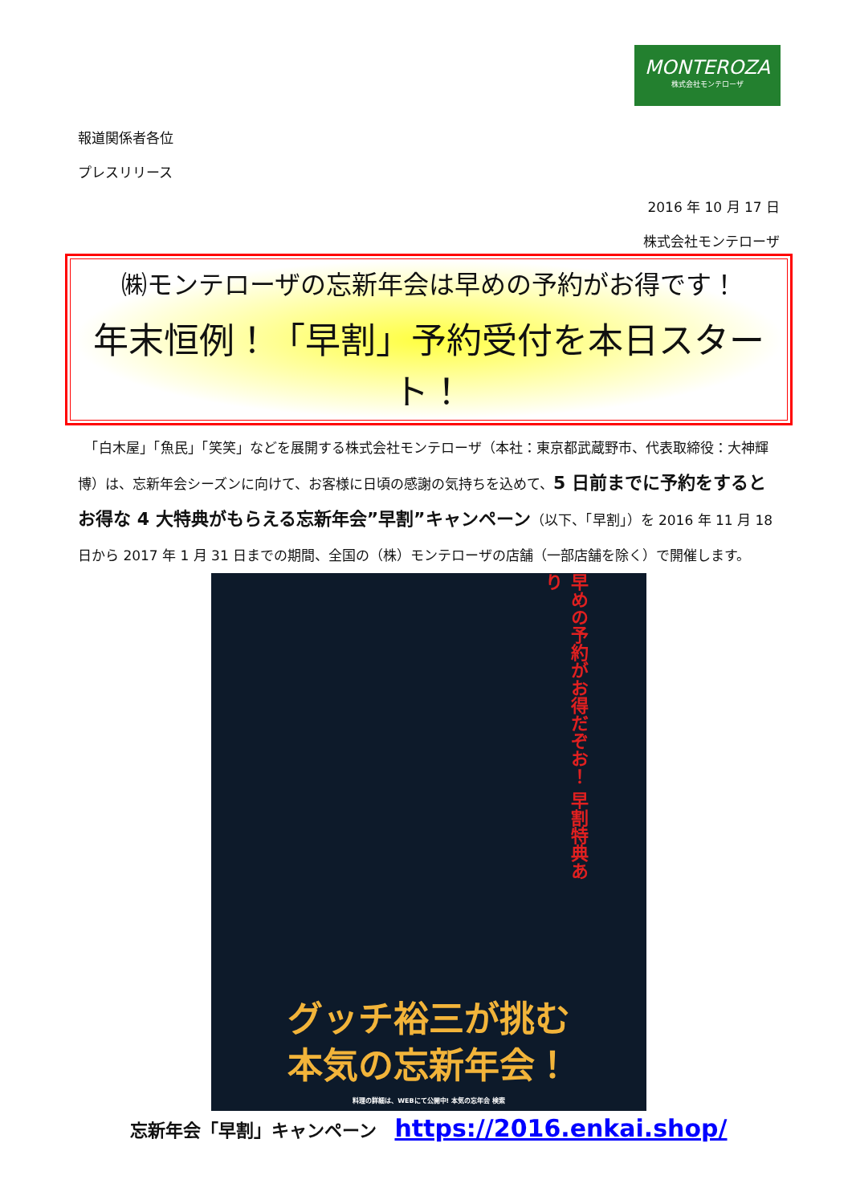MONTEROZA
株式会社モンテローザ
報道関係者各位
プレスリリース
2016 年 10 月 17 日
株式会社モンテローザ
㈱モンテローザの忘新年会は早めの予約がお得です！
年末恒例！「早割」予約受付を本日スタート！
　「白木屋」「魚民」「笑笑」などを展開する株式会社モンテローザ（本社：東京都武蔵野市、代表取締役：大神輝博）は、忘新年会シーズンに向けて、お客様に日頃の感謝の気持ちを込めて、5 日前までに予約をするとお得な 4 大特典がもらえる忘新年会”早割”キャンペーン（以下、「早割」）を 2016 年 11 月 18 日から 2017 年 1 月 31 日までの期間、全国の（株）モンテローザの店舗（一部店舗を除く）で開催します。
早めの予約がお得だぞお！ 早割特典あり
グッチ裕三が挑む
本気の忘新年会！
料理の詳細は、WEBにて公開中! 本気の忘年会 検索
忘新年会「早割」キャンペーン　https://2016.enkai.shop/